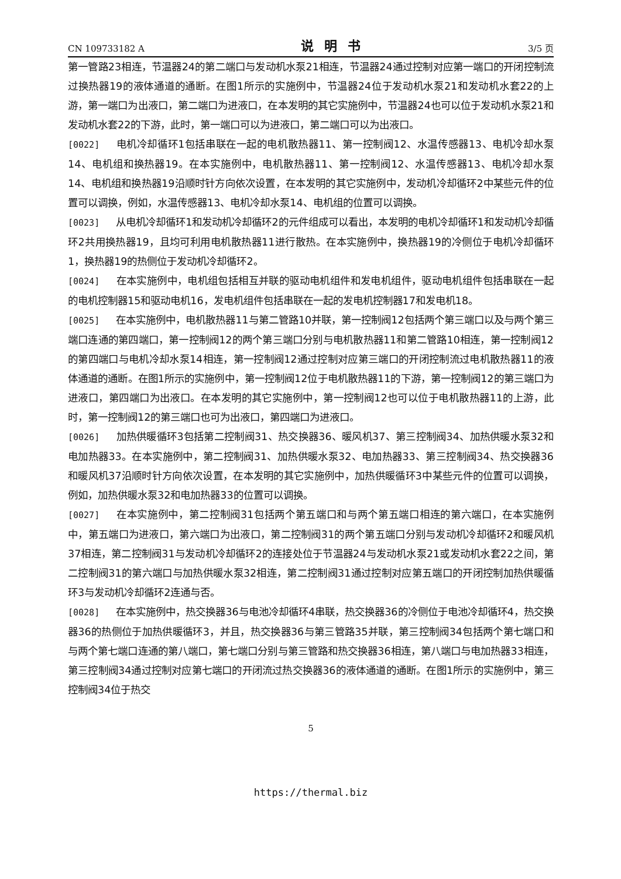CN 109733182 A 说明书 3/5 页
第一管路23相连，节温器24的第二端口与发动机水泵21相连，节温器24通过控制对应第一端口的开闭控制流过换热器19的液体通道的通断。在图1所示的实施例中，节温器24位于发动机水泵21和发动机水套22的上游，第一端口为出液口，第二端口为进液口，在本发明的其它实施例中，节温器24也可以位于发动机水泵21和发动机水套22的下游，此时，第一端口可以为进液口，第二端口可以为出液口。
[0022] 电机冷却循环1包括串联在一起的电机散热器11、第一控制阀12、水温传感器13、电机冷却水泵14、电机组和换热器19。在本实施例中，电机散热器11、第一控制阀12、水温传感器13、电机冷却水泵14、电机组和换热器19沿顺时针方向依次设置，在本发明的其它实施例中，发动机冷却循环2中某些元件的位置可以调换，例如，水温传感器13、电机冷却水泵14、电机组的位置可以调换。
[0023] 从电机冷却循环1和发动机冷却循环2的元件组成可以看出，本发明的电机冷却循环1和发动机冷却循环2共用换热器19，且均可利用电机散热器11进行散热。在本实施例中，换热器19的冷侧位于电机冷却循环1，换热器19的热侧位于发动机冷却循环2。
[0024] 在本实施例中，电机组包括相互并联的驱动电机组件和发电机组件，驱动电机组件包括串联在一起的电机控制器15和驱动电机16，发电机组件包括串联在一起的发电机控制器17和发电机18。
[0025] 在本实施例中，电机散热器11与第二管路10并联，第一控制阀12包括两个第三端口以及与两个第三端口连通的第四端口，第一控制阀12的两个第三端口分别与电机散热器11和第二管路10相连，第一控制阀12的第四端口与电机冷却水泵14相连，第一控制阀12通过控制对应第三端口的开闭控制流过电机散热器11的液体通道的通断。在图1所示的实施例中，第一控制阀12位于电机散热器11的下游，第一控制阀12的第三端口为进液口，第四端口为出液口。在本发明的其它实施例中，第一控制阀12也可以位于电机散热器11的上游，此时，第一控制阀12的第三端口也可为出液口，第四端口为进液口。
[0026] 加热供暖循环3包括第二控制阀31、热交换器36、暖风机37、第三控制阀34、加热供暖水泵32和电加热器33。在本实施例中，第二控制阀31、加热供暖水泵32、电加热器33、第三控制阀34、热交换器36和暖风机37沿顺时针方向依次设置，在本发明的其它实施例中，加热供暖循环3中某些元件的位置可以调换，例如，加热供暖水泵32和电加热器33的位置可以调换。
[0027] 在本实施例中，第二控制阀31包括两个第五端口和与两个第五端口相连的第六端口，在本实施例中，第五端口为进液口，第六端口为出液口，第二控制阀31的两个第五端口分别与发动机冷却循环2和暖风机37相连，第二控制阀31与发动机冷却循环2的连接处位于节温器24与发动机水泵21或发动机水套22之间，第二控制阀31的第六端口与加热供暖水泵32相连，第二控制阀31通过控制对应第五端口的开闭控制加热供暖循环3与发动机冷却循环2连通与否。
[0028] 在本实施例中，热交换器36与电池冷却循环4串联，热交换器36的冷侧位于电池冷却循环4，热交换器36的热侧位于加热供暖循环3，并且，热交换器36与第三管路35并联，第三控制阀34包括两个第七端口和与两个第七端口连通的第八端口，第七端口分别与第三管路和热交换器36相连，第八端口与电加热器33相连，第三控制阀34通过控制对应第七端口的开闭流过热交换器36的液体通道的通断。在图1所示的实施例中，第三控制阀34位于热交
5
https://thermal.biz